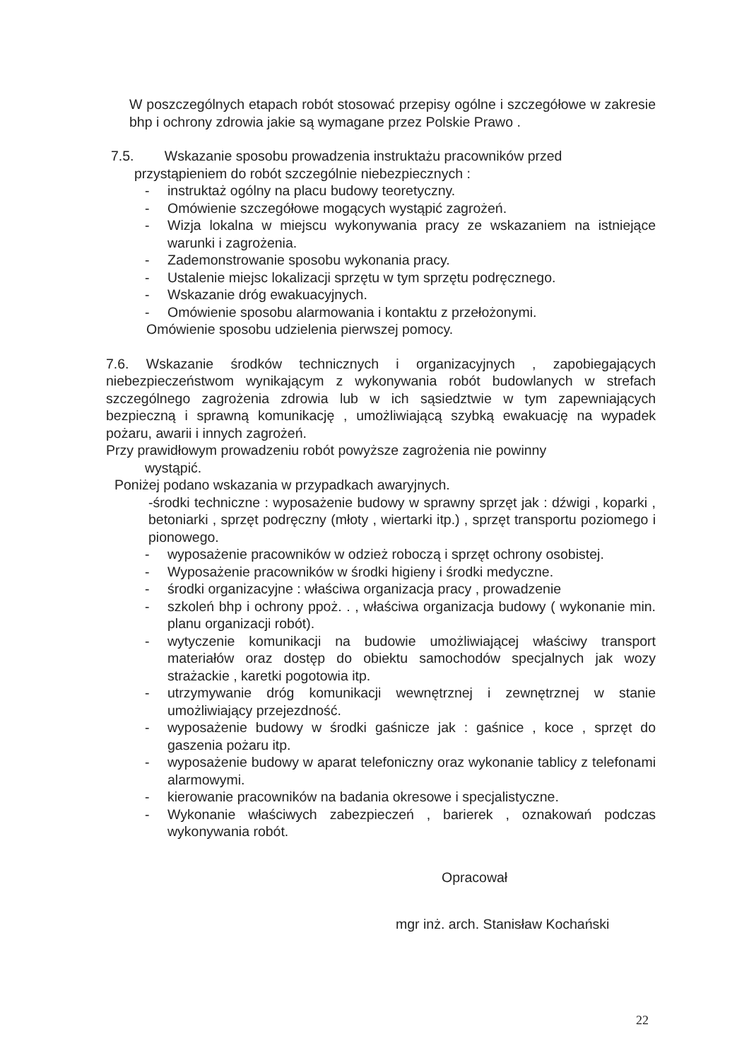W poszczególnych etapach robót stosować przepisy ogólne i szczegółowe w zakresie bhp i ochrony zdrowia jakie są wymagane przez Polskie Prawo .
7.5. Wskazanie sposobu prowadzenia instruktażu pracowników przed
przystąpieniem do robót szczególnie niebezpiecznych :
- instruktaż ogólny na placu budowy teoretyczny.
- Omówienie szczegółowe mogących wystąpić zagrożeń.
- Wizja lokalna w miejscu wykonywania pracy ze wskazaniem na istniejące warunki i zagrożenia.
- Zademonstrowanie sposobu wykonania pracy.
- Ustalenie miejsc lokalizacji sprzętu w tym sprzętu podręcznego.
- Wskazanie dróg ewakuacyjnych.
- Omówienie sposobu alarmowania i kontaktu z przełożonymi.
Omówienie sposobu udzielenia pierwszej pomocy.
7.6. Wskazanie środków technicznych i organizacyjnych , zapobiegających niebezpieczeństwom wynikającym z wykonywania robót budowlanych w strefach szczególnego zagrożenia zdrowia lub w ich sąsiedztwie w tym zapewniających bezpieczną i sprawną komunikację , umożliwiającą szybką ewakuację na wypadek pożaru, awarii i innych zagrożeń.
Przy prawidłowym prowadzeniu robót powyższe zagrożenia nie powinny
wystąpić.
Poniżej podano wskazania w przypadkach awaryjnych.
-środki techniczne : wyposażenie budowy w sprawny sprzęt jak : dźwigi , koparki , betoniarki , sprzęt podręczny (młoty , wiertarki itp.) , sprzęt transportu poziomego i pionowego.
- wyposażenie pracowników w odzież roboczą i sprzęt ochrony osobistej.
- Wyposażenie pracowników w środki higieny i środki medyczne.
- środki organizacyjne : właściwa organizacja pracy , prowadzenie
- szkoleń bhp i ochrony ppoż. . , właściwa organizacja budowy ( wykonanie min. planu organizacji robót).
- wytyczenie komunikacji na budowie umożliwiającej właściwy transport materiałów oraz dostęp do obiektu samochodów specjalnych jak wozy strażackie , karetki pogotowia itp.
- utrzymywanie dróg komunikacji wewnętrznej i zewnętrznej w stanie umożliwiający przejezdność.
- wyposażenie budowy w środki gaśnicze jak : gaśnice , koce , sprzęt do gaszenia pożaru itp.
- wyposażenie budowy w aparat telefoniczny oraz wykonanie tablicy z telefonami alarmowymi.
- kierowanie pracowników na badania okresowe i specjalistyczne.
- Wykonanie właściwych zabezpieczeń , barierek , oznakowań podczas wykonywania robót.
Opracował
mgr inż. arch. Stanisław Kochański
22